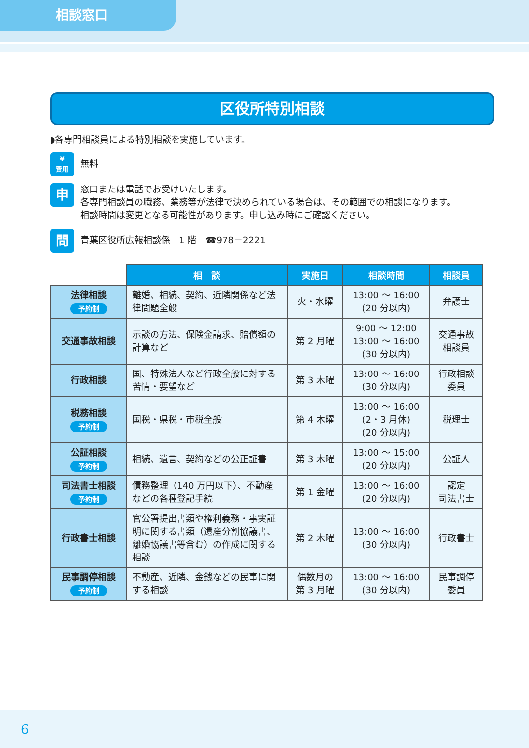相談窓口
区役所特別相談
◗各専門相談員による特別相談を実施しています。
¥
費用
無料
申
窓口または電話でお受けいたします。
各専門相談員の職務、業務等が法律で決められている場合は、その範囲での相談になります。
相談時間は変更となる可能性があります。申し込み時にご確認ください。
問
青葉区役所広報相談係　1 階　☎978－2221
| | 相 談 | 実施日 | 相談時間 | 相談員 |
| --- | --- | --- | --- | --- |
| 法律相談 予約制 | 離婚、相続、契約、近隣関係など法律問題全般 | 火・水曜 | 13:00 ～ 16:00 (20 分以内) | 弁護士 |
| 交通事故相談 | 示談の方法、保険金請求、賠償額の計算など | 第 2 月曜 | 9:00 ～ 12:00 13:00 ～ 16:00 (30 分以内) | 交通事故 相談員 |
| 行政相談 | 国、特殊法人など行政全般に対する苦情・要望など | 第 3 木曜 | 13:00 ～ 16:00 (30 分以内) | 行政相談 委員 |
| 税務相談 予約制 | 国税・県税・市税全般 | 第 4 木曜 | 13:00 ～ 16:00 (2・3 月休) (20 分以内) | 税理士 |
| 公証相談 予約制 | 相続、遺言、契約などの公正証書 | 第 3 木曜 | 13:00 ～ 15:00 (20 分以内) | 公証人 |
| 司法書士相談 予約制 | 債務整理（140 万円以下）、不動産などの各種登記手続 | 第 1 金曜 | 13:00 ～ 16:00 (20 分以内) | 認定 司法書士 |
| 行政書士相談 | 官公署提出書類や権利義務・事実証明に関する書類（遺産分割協議書、離婚協議書等含む）の作成に関する相談 | 第 2 木曜 | 13:00 ～ 16:00 (30 分以内) | 行政書士 |
| 民事調停相談 予約制 | 不動産、近隣、金銭などの民事に関する相談 | 偶数月の 第 3 月曜 | 13:00 ～ 16:00 (30 分以内) | 民事調停 委員 |
6